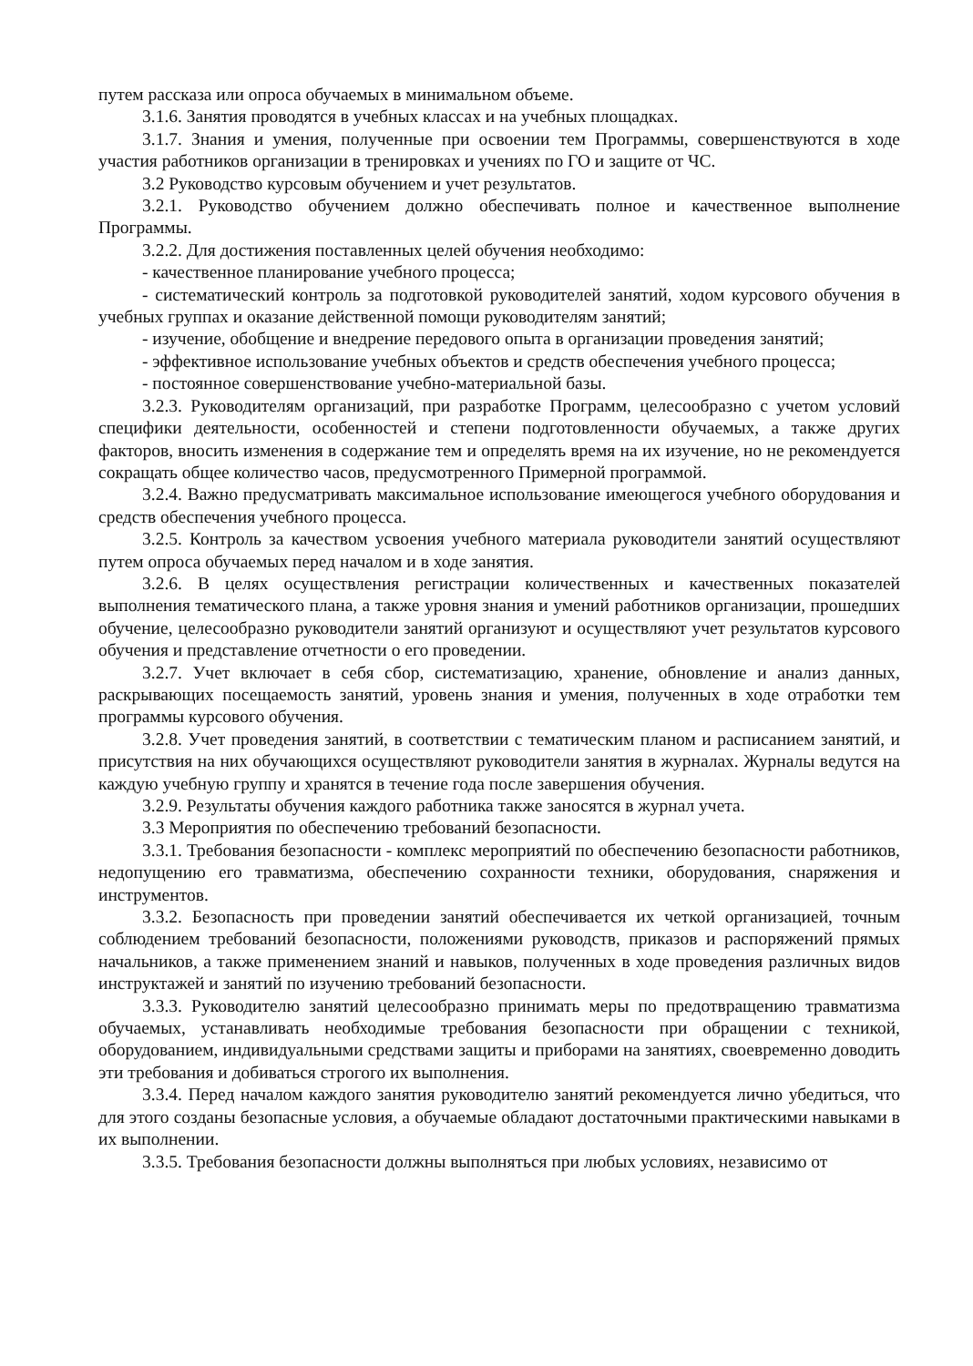путем рассказа или опроса обучаемых в минимальном объеме.
3.1.6. Занятия проводятся в учебных классах и на учебных площадках.
3.1.7. Знания и умения, полученные при освоении тем Программы, совершенствуются в ходе участия работников организации в тренировках и учениях по ГО и защите от ЧС.
3.2 Руководство курсовым обучением и учет результатов.
3.2.1. Руководство обучением должно обеспечивать полное и качественное выполнение Программы.
3.2.2. Для достижения поставленных целей обучения необходимо:
- качественное планирование учебного процесса;
- систематический контроль за подготовкой руководителей занятий, ходом курсового обучения в учебных группах и оказание действенной помощи руководителям занятий;
- изучение, обобщение и внедрение передового опыта в организации проведения занятий;
- эффективное использование учебных объектов и средств обеспечения учебного процесса;
- постоянное совершенствование учебно-материальной базы.
3.2.3. Руководителям организаций, при разработке Программ, целесообразно с учетом условий специфики деятельности, особенностей и степени подготовленности обучаемых, а также других факторов, вносить изменения в содержание тем и определять время на их изучение, но не рекомендуется сокращать общее количество часов, предусмотренного Примерной программой.
3.2.4. Важно предусматривать максимальное использование имеющегося учебного оборудования и средств обеспечения учебного процесса.
3.2.5. Контроль за качеством усвоения учебного материала руководители занятий осуществляют путем опроса обучаемых перед началом и в ходе занятия.
3.2.6. В целях осуществления регистрации количественных и качественных показателей выполнения тематического плана, а также уровня знания и умений работников организации, прошедших обучение, целесообразно руководители занятий организуют и осуществляют учет результатов курсового обучения и представление отчетности о его проведении.
3.2.7. Учет включает в себя сбор, систематизацию, хранение, обновление и анализ данных, раскрывающих посещаемость занятий, уровень знания и умения, полученных в ходе отработки тем программы курсового обучения.
3.2.8. Учет проведения занятий, в соответствии с тематическим планом и расписанием занятий, и присутствия на них обучающихся осуществляют руководители занятия в журналах. Журналы ведутся на каждую учебную группу и хранятся в течение года после завершения обучения.
3.2.9. Результаты обучения каждого работника также заносятся в журнал учета.
3.3 Мероприятия по обеспечению требований безопасности.
3.3.1. Требования безопасности - комплекс мероприятий по обеспечению безопасности работников, недопущению его травматизма, обеспечению сохранности техники, оборудования, снаряжения и инструментов.
3.3.2. Безопасность при проведении занятий обеспечивается их четкой организацией, точным соблюдением требований безопасности, положениями руководств, приказов и распоряжений прямых начальников, а также применением знаний и навыков, полученных в ходе проведения различных видов инструктажей и занятий по изучению требований безопасности.
3.3.3. Руководителю занятий целесообразно принимать меры по предотвращению травматизма обучаемых, устанавливать необходимые требования безопасности при обращении с техникой, оборудованием, индивидуальными средствами защиты и приборами на занятиях, своевременно доводить эти требования и добиваться строгого их выполнения.
3.3.4. Перед началом каждого занятия руководителю занятий рекомендуется лично убедиться, что для этого созданы безопасные условия, а обучаемые обладают достаточными практическими навыками в их выполнении.
3.3.5. Требования безопасности должны выполняться при любых условиях, независимо от